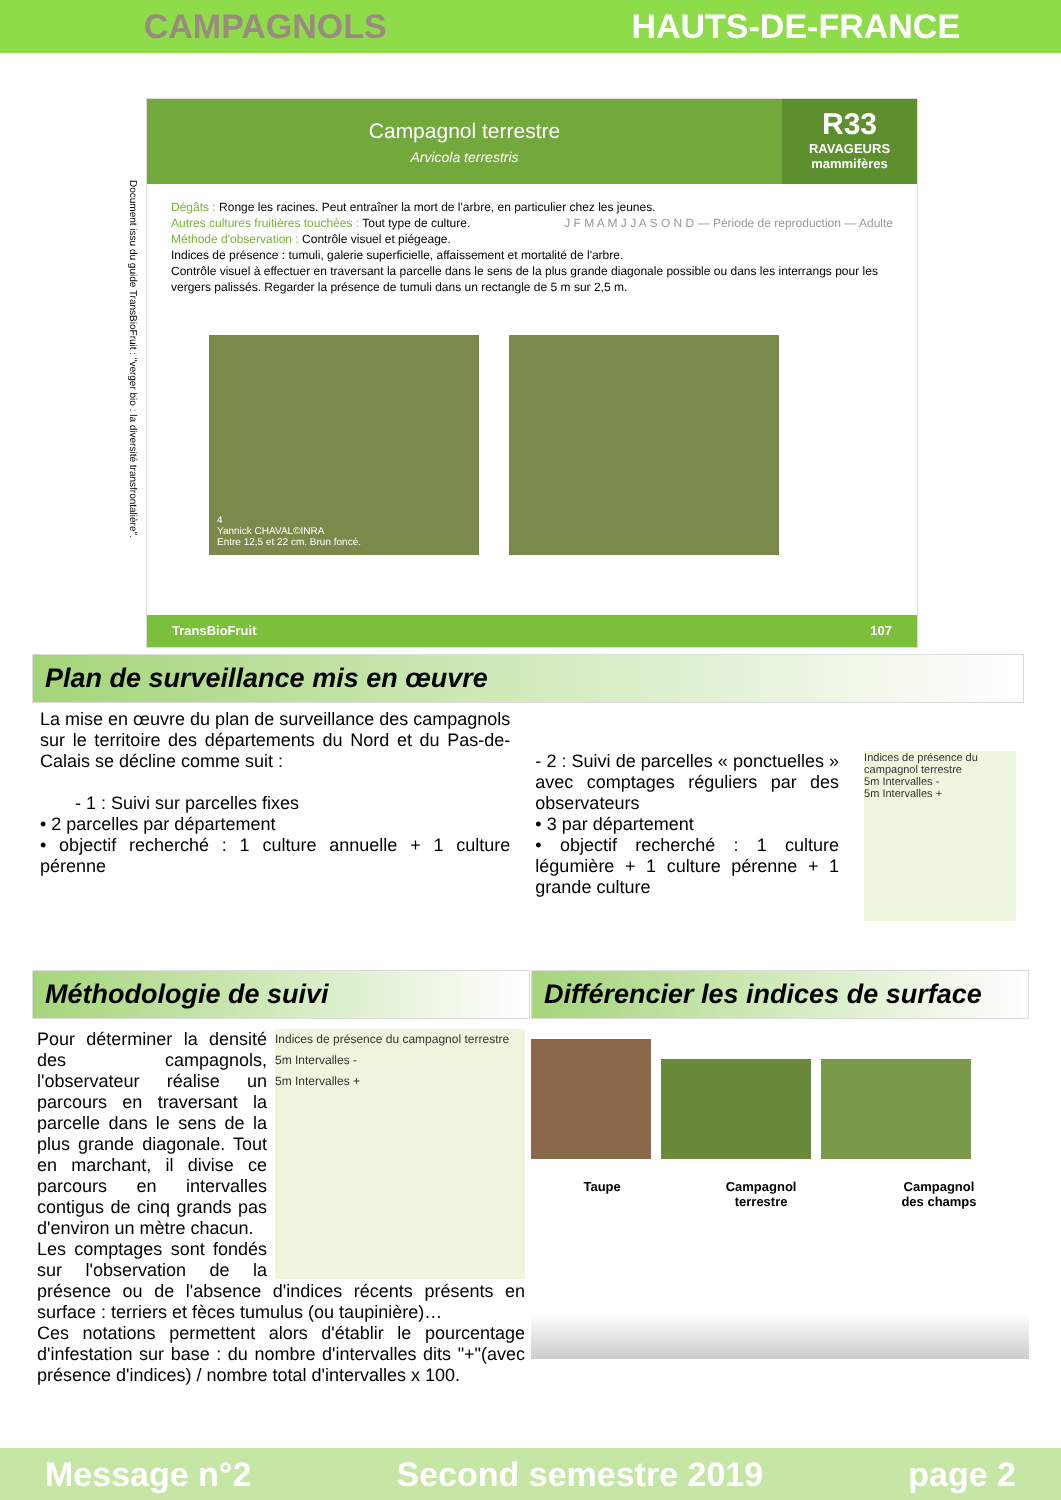CAMPAGNOLS HAUTS-DE-FRANCE
Document issu du guide TransBioFruit : "verger bio : la diversité transfrontalière".
Campagnol terrestre
Arvicola terrestris
R33
RAVAGEURS
mammifères
Dégâts : Ronge les racines. Peut entraîner la mort de l'arbre, en particulier chez les jeunes. J F M A M J J A S O N D — Période de reproduction — Adulte
Autres cultures fruitières touchées : Tout type de culture.
Méthode d'observation : Contrôle visuel et piégeage.
Indices de présence : tumuli, galerie superficielle, affaissement et mortalité de l'arbre.
Contrôle visuel à effectuer en traversant la parcelle dans le sens de la plus grande diagonale possible ou dans les interrangs pour les vergers palissés. Regarder la présence de tumuli dans un rectangle de 5 m sur 2,5 m.
4
Yannick CHAVAL©INRA
Entre 12,5 et 22 cm. Brun foncé.
TransBioFruit 107
Plan de surveillance mis en œuvre
La mise en œuvre du plan de surveillance des campagnols sur le territoire des départements du Nord et du Pas-de-Calais se décline comme suit :
- 1 : Suivi sur parcelles fixes
• 2 parcelles par département
• objectif recherché : 1 culture annuelle + 1 culture pérenne
- 2 : Suivi de parcelles « ponctuelles » avec comptages réguliers par des observateurs
• 3 par département
• objectif recherché : 1 culture légumière + 1 culture pérenne + 1 grande culture
Indices de présence du campagnol terrestre
5m Intervalles -
5m Intervalles +
Méthodologie de suivi
Indices de présence du campagnol terrestre
5m Intervalles -
5m Intervalles +
Pour déterminer la densité des campagnols, l'observateur réalise un parcours en traversant la parcelle dans le sens de la plus grande diagonale. Tout en marchant, il divise ce parcours en intervalles contigus de cinq grands pas d'environ un mètre chacun.
Les comptages sont fondés sur l'observation de la présence ou de l'absence d'indices récents présents en surface : terriers et fèces tumulus (ou taupinière)…
Ces notations permettent alors d'établir le pourcentage d'infestation sur base : du nombre d'intervalles dits "+"(avec présence d'indices) / nombre total d'intervalles x 100.
Différencier les indices de surface
Taupe Campagnol
terrestre Campagnol
des champs
Message n°2 Second semestre 2019 page 2